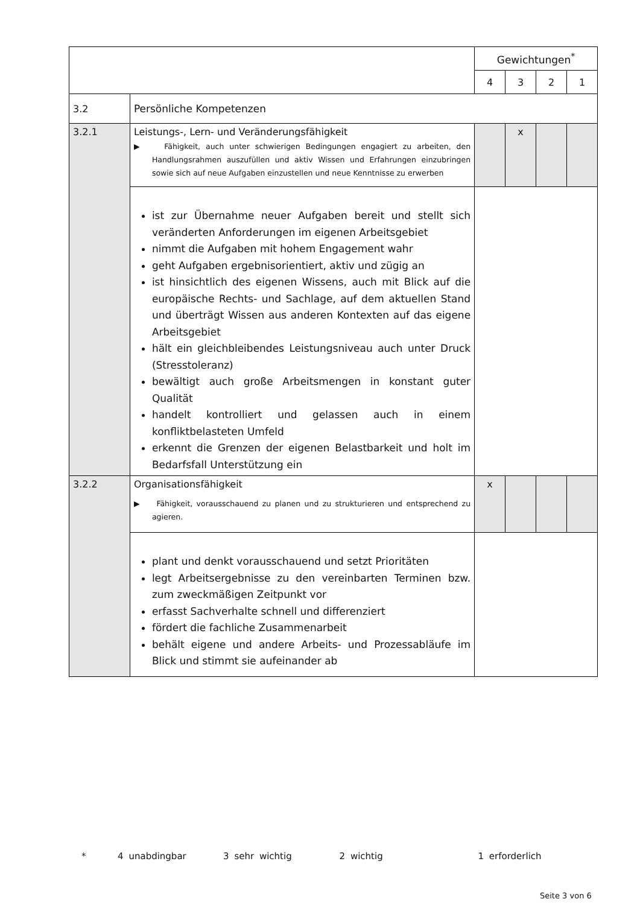| | | Gewichtungen<sup>*</sup> | | | |
| | | 4 | 3 | 2 | 1 |
| 3.2 | Persönliche Kompetenzen | | | | |
| 3.2.1 | Leistungs-, Lern- und Veränderungsfähigkeit ▶ Fähigkeit, auch unter schwierigen Bedingungen engagiert zu arbeiten, den Handlungsrahmen auszufüllen und aktiv Wissen und Erfahrungen einzubringen sowie sich auf neue Aufgaben einzustellen und neue Kenntnisse zu erwerben | | x | | |
| | ist zur Übernahme neuer Aufgaben bereit und stellt sich verän­derten Anforderungen im eigenen Arbeitsgebiet nimmt die Aufgaben mit hohem Engagement wahr geht Aufgaben ergebnisorientiert, aktiv und zügig an ist hinsichtlich des eigenen Wissens, auch mit Blick auf die euro­päische Rechts- und Sachlage, auf dem aktuellen Stand und überträgt Wissen aus anderen Kontexten auf das eigene Arbeits­gebiet hält ein gleichbleibendes Leistungsniveau auch unter Druck (Stresstoleranz) bewältigt auch große Arbeitsmengen in konstant guter Qualität handelt kontrolliert und gelassen auch in einem konfliktbelaste­ten Umfeld erkennt die Grenzen der eigenen Belastbarkeit und holt im Be­darfsfall Unterstützung ein | | | | |
| 3.2.2 | Organisationsfähigkeit ▶ Fähigkeit, vorausschauend zu planen und zu strukturieren und entsprechend zu agieren. | x | | | |
| | plant und denkt vorausschauend und setzt Prioritäten legt Arbeitsergebnisse zu den vereinbarten Terminen bzw. zum zweckmäßigen Zeitpunkt vor erfasst Sachverhalte schnell und differenziert fördert die fachliche Zusammenarbeit behält eigene und andere Arbeits- und Prozessabläufe im Blick und stimmt sie aufeinander ab | | | | |
* 4 unabdingbar 3 sehr wichtig 2 wichtig 1 erforderlich
Seite 3 von 6